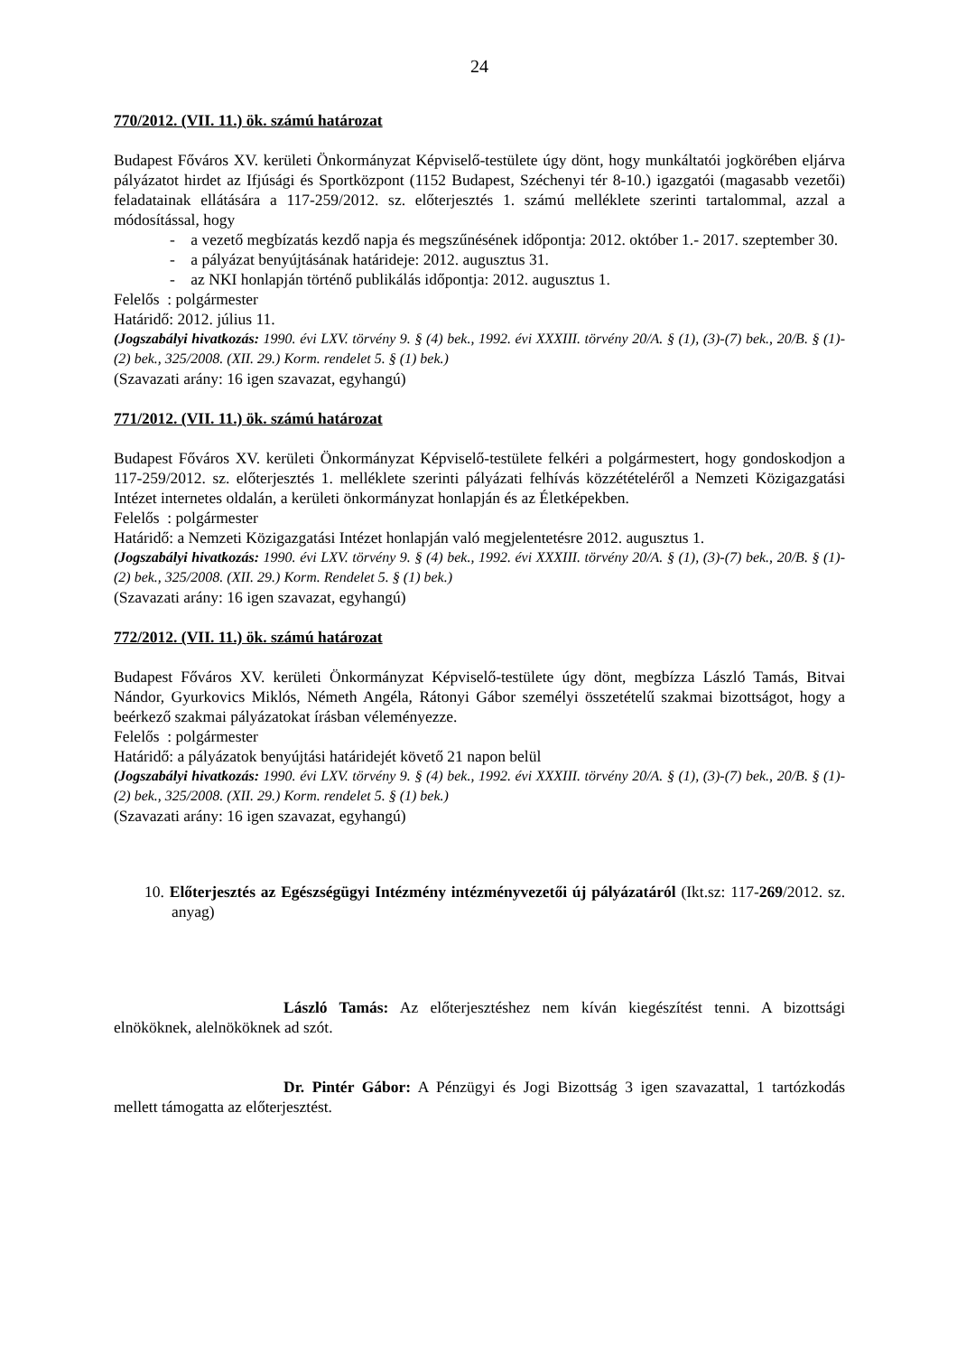24
770/2012. (VII. 11.) ök. számú határozat
Budapest Főváros XV. kerületi Önkormányzat Képviselő-testülete úgy dönt, hogy munkáltatói jogkörében eljárva pályázatot hirdet az Ifjúsági és Sportközpont (1152 Budapest, Széchenyi tér 8-10.) igazgatói (magasabb vezetői) feladatainak ellátására a 117-259/2012. sz. előterjesztés 1. számú melléklete szerinti tartalommal, azzal a módosítással, hogy
- a vezető megbízatás kezdő napja és megszűnésének időpontja: 2012. október 1.- 2017. szeptember 30.
- a pályázat benyújtásának határideje: 2012. augusztus 31.
- az NKI honlapján történő publikálás időpontja: 2012. augusztus 1.
Felelős : polgármester
Határidő: 2012. július 11.
(Jogszabályi hivatkozás: 1990. évi LXV. törvény 9. § (4) bek., 1992. évi XXXIII. törvény 20/A. § (1), (3)-(7) bek., 20/B. § (1)-(2) bek., 325/2008. (XII. 29.) Korm. rendelet 5. § (1) bek.)
(Szavazati arány: 16 igen szavazat, egyhangú)
771/2012. (VII. 11.) ök. számú határozat
Budapest Főváros XV. kerületi Önkormányzat Képviselő-testülete felkéri a polgármestert, hogy gondoskodjon a 117-259/2012. sz. előterjesztés 1. melléklete szerinti pályázati felhívás közzétételéről a Nemzeti Közigazgatási Intézet internetes oldalán, a kerületi önkormányzat honlapján és az Életképekben.
Felelős : polgármester
Határidő: a Nemzeti Közigazgatási Intézet honlapján való megjelentetésre 2012. augusztus 1.
(Jogszabályi hivatkozás: 1990. évi LXV. törvény 9. § (4) bek., 1992. évi XXXIII. törvény 20/A. § (1), (3)-(7) bek., 20/B. § (1)-(2) bek., 325/2008. (XII. 29.) Korm. Rendelet 5. § (1) bek.)
(Szavazati arány: 16 igen szavazat, egyhangú)
772/2012. (VII. 11.) ök. számú határozat
Budapest Főváros XV. kerületi Önkormányzat Képviselő-testülete úgy dönt, megbízza László Tamás, Bitvai Nándor, Gyurkovics Miklós, Németh Angéla, Rátonyi Gábor személyi összetételű szakmai bizottságot, hogy a beérkező szakmai pályázatokat írásban véleményezze.
Felelős : polgármester
Határidő: a pályázatok benyújtási határidejét követő 21 napon belül
(Jogszabályi hivatkozás: 1990. évi LXV. törvény 9. § (4) bek., 1992. évi XXXIII. törvény 20/A. § (1), (3)-(7) bek., 20/B. § (1)-(2) bek., 325/2008. (XII. 29.) Korm. rendelet 5. § (1) bek.)
(Szavazati arány: 16 igen szavazat, egyhangú)
10. Előterjesztés az Egészségügyi Intézmény intézményvezetői új pályázatáról (Ikt.sz: 117-269/2012. sz. anyag)
László Tamás: Az előterjesztéshez nem kíván kiegészítést tenni. A bizottsági elnököknek, alelnököknek ad szót.
Dr. Pintér Gábor: A Pénzügyi és Jogi Bizottság 3 igen szavazattal, 1 tartózkodás mellett támogatta az előterjesztést.